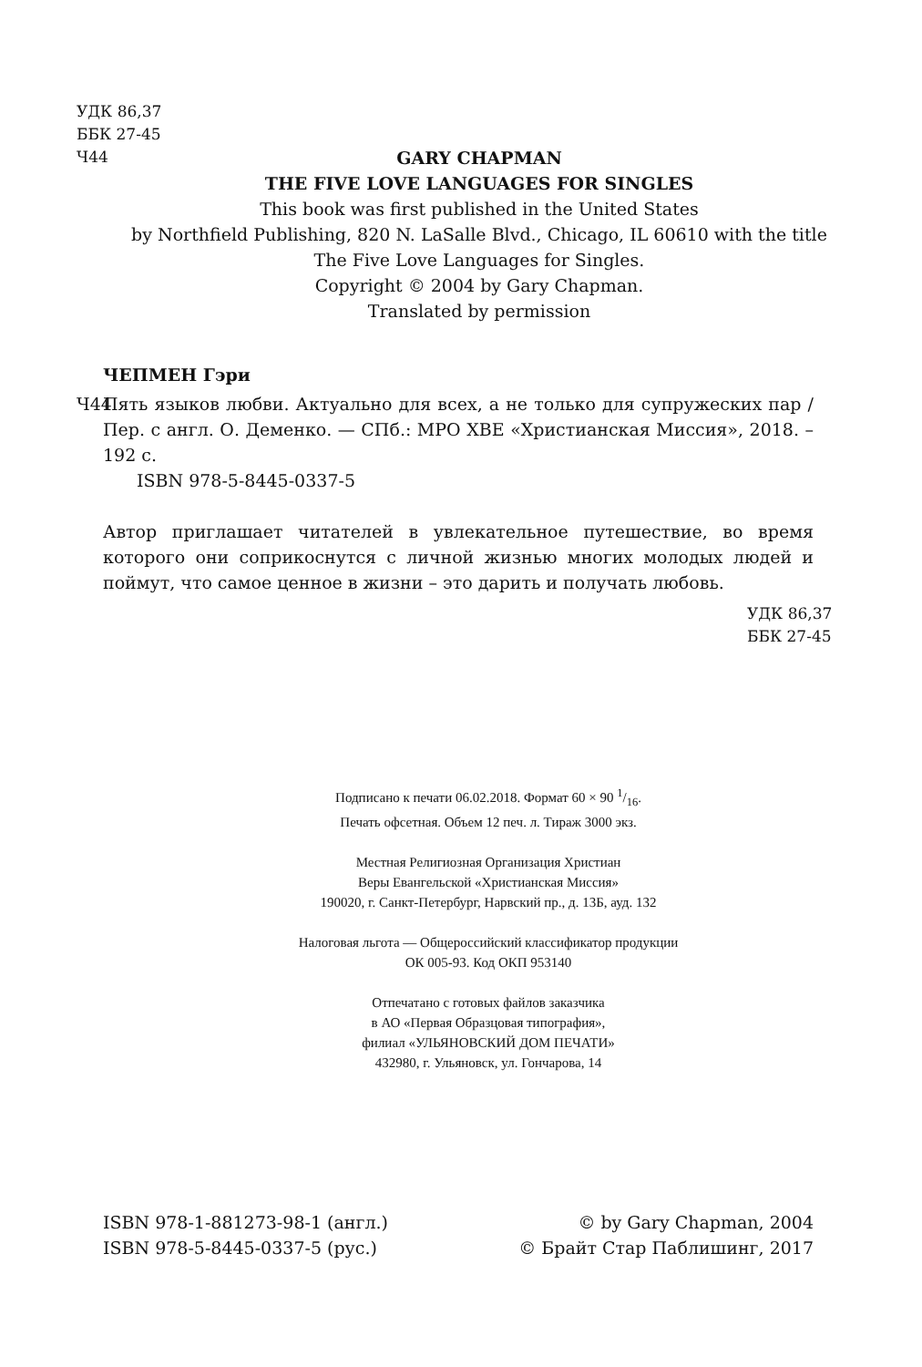УДК 86,37
ББК 27-45
Ч44
GARY CHAPMAN
THE FIVE LOVE LANGUAGES FOR SINGLES
This book was first published in the United States
by Northfield Publishing, 820 N. LaSalle Blvd., Chicago, IL 60610 with the title
The Five Love Languages for Singles.
Copyright © 2004 by Gary Chapman.
Translated by permission
ЧЕПМЕН Гэри
Ч44 Пять языков любви. Актуально для всех, а не только для супружеских пар / Пер. с англ. О. Деменко. — СПб.: МРО ХВЕ «Христианская Миссия», 2018. – 192 с.
ISBN 978-5-8445-0337-5
Автор приглашает читателей в увлекательное путешествие, во время которого они соприкоснутся с личной жизнью многих молодых людей и поймут, что самое ценное в жизни – это дарить и получать любовь.
УДК 86,37
ББК 27-45
Подписано к печати 06.02.2018. Формат 60 × 90 1/16.
Печать офсетная. Объем 12 печ. л. Тираж 3000 экз.
Местная Религиозная Организация Христиан
Веры Евангельской «Христианская Миссия»
190020, г. Санкт-Петербург, Нарвский пр., д. 13Б, ауд. 132
Налоговая льгота — Общероссийский классификатор продукции
ОК 005-93. Код ОКП 953140
Отпечатано с готовых файлов заказчика
в АО «Первая Образцовая типография»,
филиал «УЛЬЯНОВСКИЙ ДОМ ПЕЧАТИ»
432980, г. Ульяновск, ул. Гончарова, 14
ISBN 978-1-881273-98-1 (англ.)
ISBN 978-5-8445-0337-5 (рус.)
© by Gary Chapman, 2004
© Брайт Стар Паблишинг, 2017